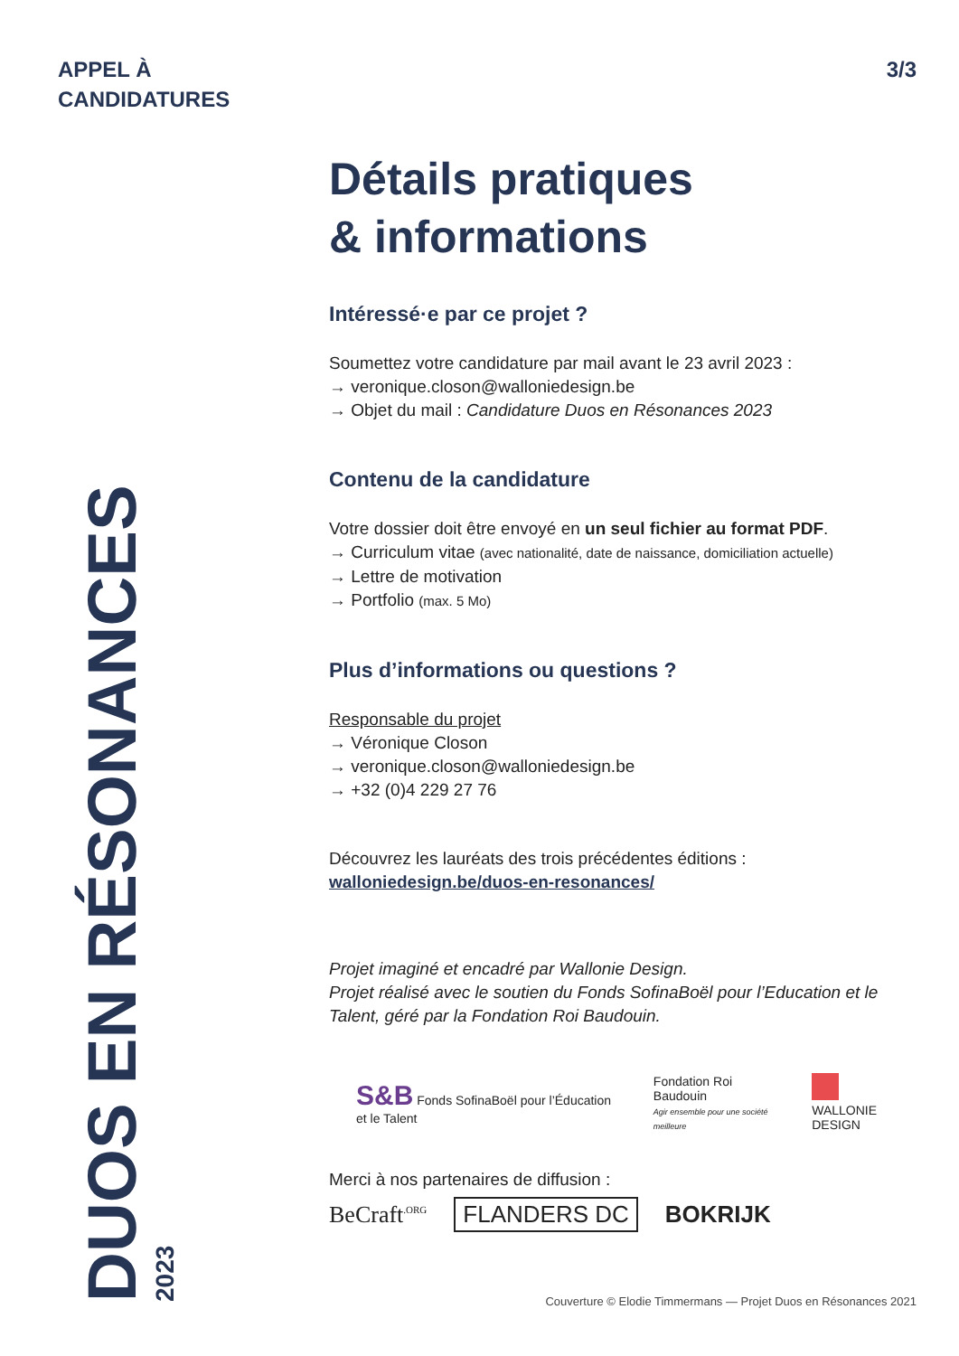APPEL À
CANDIDATURES
3/3
Détails pratiques
& informations
Intéressé·e par ce projet ?
Soumettez votre candidature par mail avant le 23 avril 2023 :
→ veronique.closon@walloniedesign.be
→ Objet du mail : Candidature Duos en Résonances 2023
Contenu de la candidature
Votre dossier doit être envoyé en un seul fichier au format PDF.
→ Curriculum vitae (avec nationalité, date de naissance, domiciliation actuelle)
→ Lettre de motivation
→ Portfolio (max. 5 Mo)
Plus d’informations ou questions ?
Responsable du projet
→ Véronique Closon
→ veronique.closon@walloniedesign.be
→ +32 (0)4 229 27 76
Découvrez les lauréats des trois précédentes éditions :
walloniedesign.be/duos-en-resonances/
Projet imaginé et encadré par Wallonie Design.
Projet réalisé avec le soutien du Fonds SofinaBoël pour l’Education et le Talent, géré par la Fondation Roi Baudouin.
S&B Fonds SofinaBoël pour l’Éducation et le Talent Fondation Roi Baudouin
Agir ensemble pour une société meilleure
WALLONIE DESIGN
Merci à nos partenaires de diffusion :
BeCraft<sup>.ORG</sup> FLANDERS DC BOKRIJK
DUOS EN RÉSONANCES
2023
Couverture © Elodie Timmermans — Projet Duos en Résonances 2021